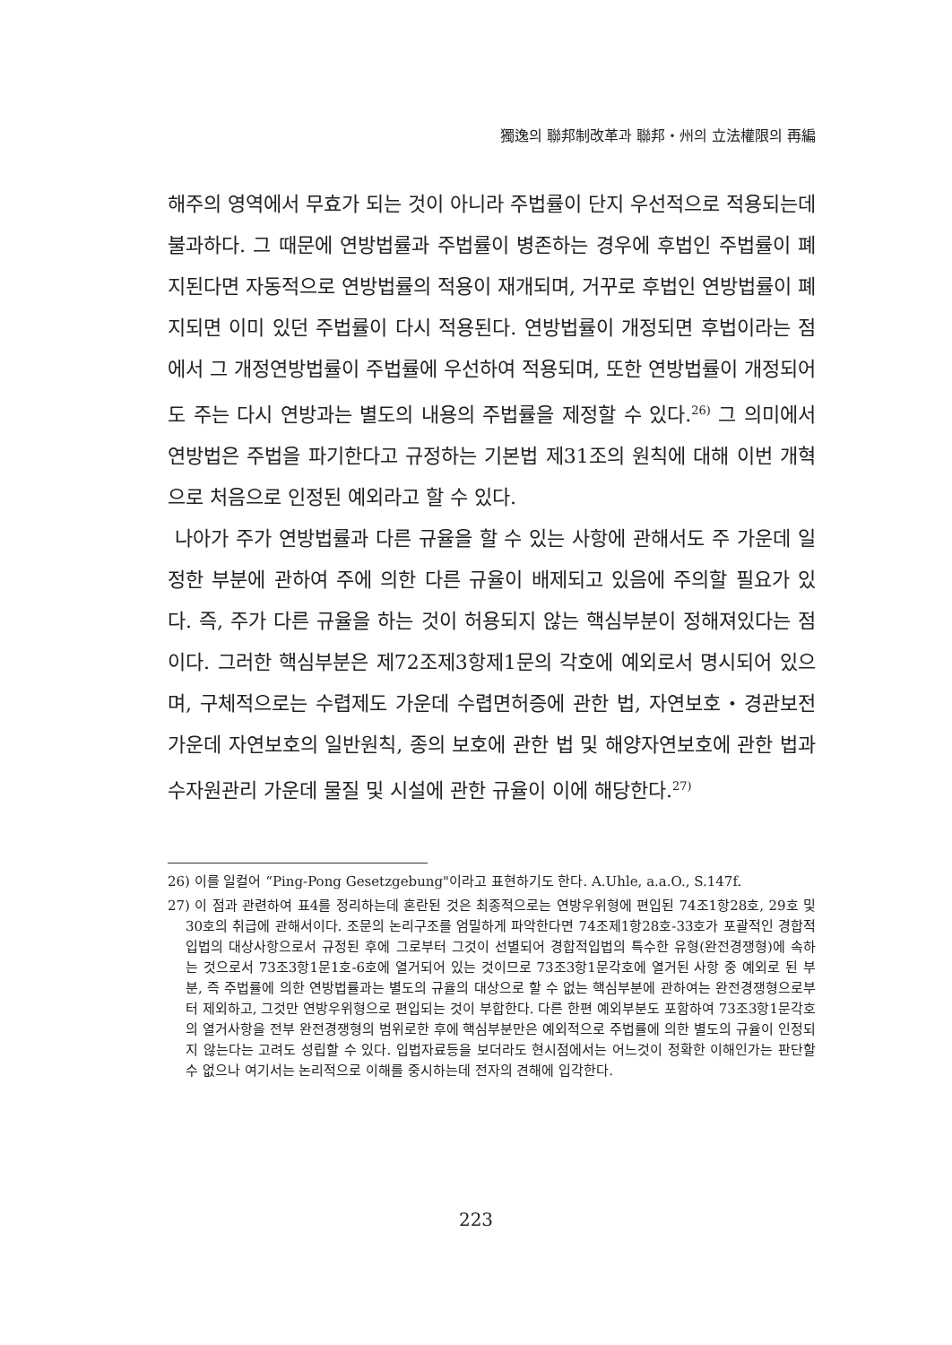獨逸의 聯邦制改革과 聯邦・州의 立法權限의 再編
해주의 영역에서 무효가 되는 것이 아니라 주법률이 단지 우선적으로 적용되는데 불과하다. 그 때문에 연방법률과 주법률이 병존하는 경우에 후법인 주법률이 폐지된다면 자동적으로 연방법률의 적용이 재개되며, 거꾸로 후법인 연방법률이 폐지되면 이미 있던 주법률이 다시 적용된다. 연방법률이 개정되면 후법이라는 점에서 그 개정연방법률이 주법률에 우선하여 적용되며, 또한 연방법률이 개정되어도 주는 다시 연방과는 별도의 내용의 주법률을 제정할 수 있다.<sup>26)</sup> 그 의미에서 연방법은 주법을 파기한다고 규정하는 기본법 제31조의 원칙에 대해 이번 개혁으로 처음으로 인정된 예외라고 할 수 있다.
나아가 주가 연방법률과 다른 규율을 할 수 있는 사항에 관해서도 주 가운데 일정한 부분에 관하여 주에 의한 다른 규율이 배제되고 있음에 주의할 필요가 있다. 즉, 주가 다른 규율을 하는 것이 허용되지 않는 핵심부분이 정해져있다는 점이다. 그러한 핵심부분은 제72조제3항제1문의 각호에 예외로서 명시되어 있으며, 구체적으로는 수렵제도 가운데 수렵면허증에 관한 법, 자연보호・경관보전 가운데 자연보호의 일반원칙, 종의 보호에 관한 법 및 해양자연보호에 관한 법과 수자원관리 가운데 물질 및 시설에 관한 규율이 이에 해당한다.<sup>27)</sup>
26) 이를 일컬어 “Ping-Pong Gesetzgebung"이라고 표현하기도 한다. A.Uhle, a.a.O., S.147f.
27) 이 점과 관련하여 표4를 정리하는데 혼란된 것은 최종적으로는 연방우위형에 편입된 74조1항28호, 29호 및 30호의 취급에 관해서이다. 조문의 논리구조를 엄밀하게 파악한다면 74조제1항28호-33호가 포괄적인 경합적입법의 대상사항으로서 규정된 후에 그로부터 그것이 선별되어 경합적입법의 특수한 유형(완전경쟁형)에 속하는 것으로서 73조3항1문1호-6호에 열거되어 있는 것이므로 73조3항1문각호에 열거된 사항 중 예외로 된 부분, 즉 주법률에 의한 연방법률과는 별도의 규율의 대상으로 할 수 없는 핵심부분에 관하여는 완전경쟁형으로부터 제외하고, 그것만 연방우위형으로 편입되는 것이 부합한다. 다른 한편 예외부분도 포함하여 73조3항1문각호의 열거사항을 전부 완전경쟁형의 범위로한 후에 핵심부분만은 예외적으로 주법률에 의한 별도의 규율이 인정되지 않는다는 고려도 성립할 수 있다. 입법자료등을 보더라도 현시점에서는 어느것이 정확한 이해인가는 판단할 수 없으나 여기서는 논리적으로 이해를 중시하는데 전자의 견해에 입각한다.
223